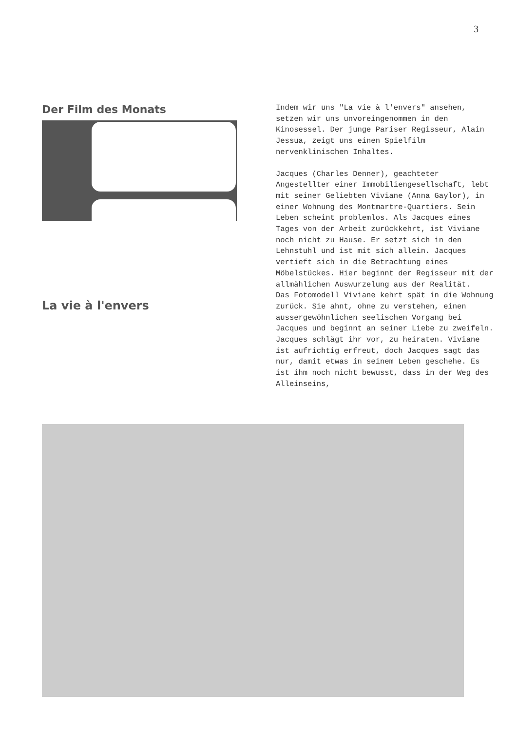3
Der Film des Monats
La vie à l'envers
Indem wir uns "La vie à l'envers" ansehen, setzen wir uns unvoreingenommen in den Kinosessel. Der junge Pariser Regisseur, Alain Jessua, zeigt uns einen Spielfilm nervenklinischen Inhaltes.
Jacques (Charles Denner), geachteter Angestellter einer Immobiliengesellschaft, lebt mit seiner Geliebten Viviane (Anna Gaylor), in einer Wohnung des Montmartre-Quartiers. Sein Leben scheint problemlos. Als Jacques eines Tages von der Arbeit zurückkehrt, ist Viviane noch nicht zu Hause. Er setzt sich in den Lehnstuhl und ist mit sich allein. Jacques vertieft sich in die Betrachtung eines Möbelstückes. Hier beginnt der Regisseur mit der allmählichen Auswurzelung aus der Realität.
Das Fotomodell Viviane kehrt spät in die Wohnung zurück. Sie ahnt, ohne zu verstehen, einen aussergewöhnlichen seelischen Vorgang bei Jacques und beginnt an seiner Liebe zu zweifeln. Jacques schlägt ihr vor, zu heiraten. Viviane ist aufrichtig erfreut, doch Jacques sagt das nur, damit etwas in seinem Leben geschehe. Es ist ihm noch nicht bewusst, dass in der Weg des Alleinseins,